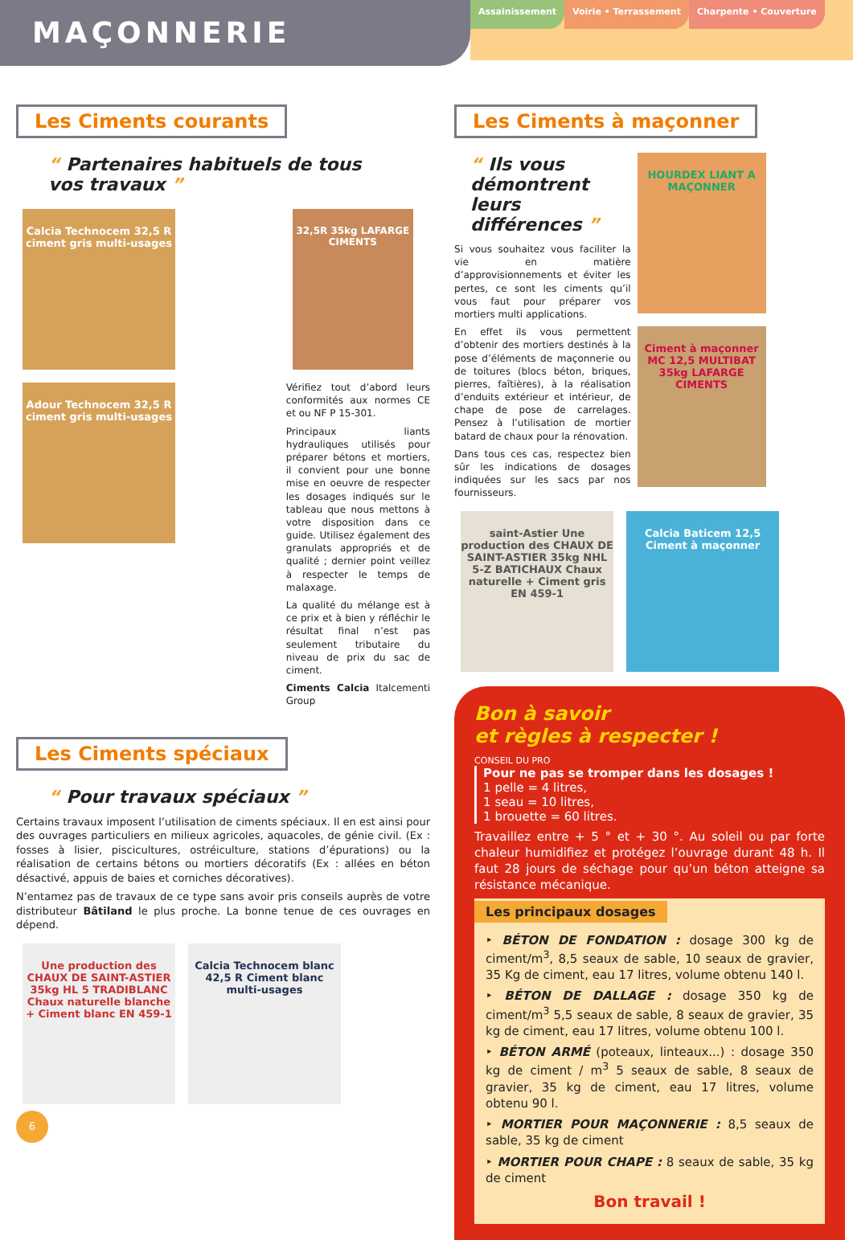MAÇONNERIE
Assainissement Voirie • Terrassement Charpente • Couverture
Les Ciments courants
“ Partenaires habituels de tous vos travaux ”
Calcia Technocem 32,5 R
ciment gris multi-usages
Adour Technocem 32,5 R
ciment gris multi-usages
32,5R 35kg LAFARGE CIMENTS
Vérifiez tout d’abord leurs conformités aux normes CE et ou NF P 15-301.
Principaux liants hydrauliques utilisés pour préparer bétons et mortiers, il convient pour une bonne mise en oeuvre de respecter les dosages indiqués sur le tableau que nous mettons à votre disposition dans ce guide. Utilisez également des granulats appropriés et de qualité ; dernier point veillez à respecter le temps de malaxage.
La qualité du mélange est à ce prix et à bien y réfléchir le résultat final n’est pas seulement tributaire du niveau de prix du sac de ciment.
Ciments Calcia Italcementi Group
Les Ciments spéciaux
“ Pour travaux spéciaux ”
Certains travaux imposent l’utilisation de ciments spéciaux. Il en est ainsi pour des ouvrages particuliers en milieux agricoles, aquacoles, de génie civil. (Ex : fosses à lisier, piscicultures, ostréiculture, stations d’épurations) ou la réalisation de certains bétons ou mortiers décoratifs (Ex : allées en béton désactivé, appuis de baies et corniches décoratives).
N’entamez pas de travaux de ce type sans avoir pris conseils auprès de votre distributeur Bâtiland le plus proche. La bonne tenue de ces ouvrages en dépend.
Une production des CHAUX DE SAINT-ASTIER 35kg HL 5 TRADIBLANC Chaux naturelle blanche + Ciment blanc EN 459-1
Calcia Technocem blanc 42,5 R Ciment blanc multi-usages
6
Les Ciments à maçonner
“ Ils vous démontrent leurs différences ”
Si vous souhaitez vous faciliter la vie en matière d’approvisionnements et éviter les pertes, ce sont les ciments qu’il vous faut pour préparer vos mortiers multi applications.
En effet ils vous permettent d’obtenir des mortiers destinés à la pose d’éléments de maçonnerie ou de toitures (blocs béton, briques, pierres, faîtières), à la réalisation d’enduits extérieur et intérieur, de chape de pose de carrelages. Pensez à l’utilisation de mortier batard de chaux pour la rénovation.
Dans tous ces cas, respectez bien sûr les indications de dosages indiquées sur les sacs par nos fournisseurs.
HOURDEX LIANT A MAÇONNER
Ciment à maçonner MC 12,5 MULTIBAT 35kg LAFARGE CIMENTS
saint-Astier Une production des CHAUX DE SAINT-ASTIER 35kg NHL 5-Z BATICHAUX Chaux naturelle + Ciment gris EN 459-1
Calcia Baticem 12,5 Ciment à maçonner
Bon à savoir
et règles à respecter !
CONSEIL DU PRO
Pour ne pas se tromper dans les dosages !
1 pelle = 4 litres,
1 seau = 10 litres,
1 brouette = 60 litres.
Travaillez entre + 5 ° et + 30 °. Au soleil ou par forte chaleur humidifiez et protégez l’ouvrage durant 48 h. Il faut 28 jours de séchage pour qu’un béton atteigne sa résistance mécanique.
Les principaux dosages
‣ BÉTON DE FONDATION : dosage 300 kg de ciment/m<sup>3</sup>, 8,5 seaux de sable, 10 seaux de gravier, 35 Kg de ciment, eau 17 litres, volume obtenu 140 l.
‣ BÉTON DE DALLAGE : dosage 350 kg de ciment/m<sup>3</sup> 5,5 seaux de sable, 8 seaux de gravier, 35 kg de ciment, eau 17 litres, volume obtenu 100 l.
‣ BÉTON ARMÉ (poteaux, linteaux...) : dosage 350 kg de ciment / m<sup>3</sup> 5 seaux de sable, 8 seaux de gravier, 35 kg de ciment, eau 17 litres, volume obtenu 90 l.
‣ MORTIER POUR MAÇONNERIE : 8,5 seaux de sable, 35 kg de ciment
‣ MORTIER POUR CHAPE : 8 seaux de sable, 35 kg de ciment
Bon travail !